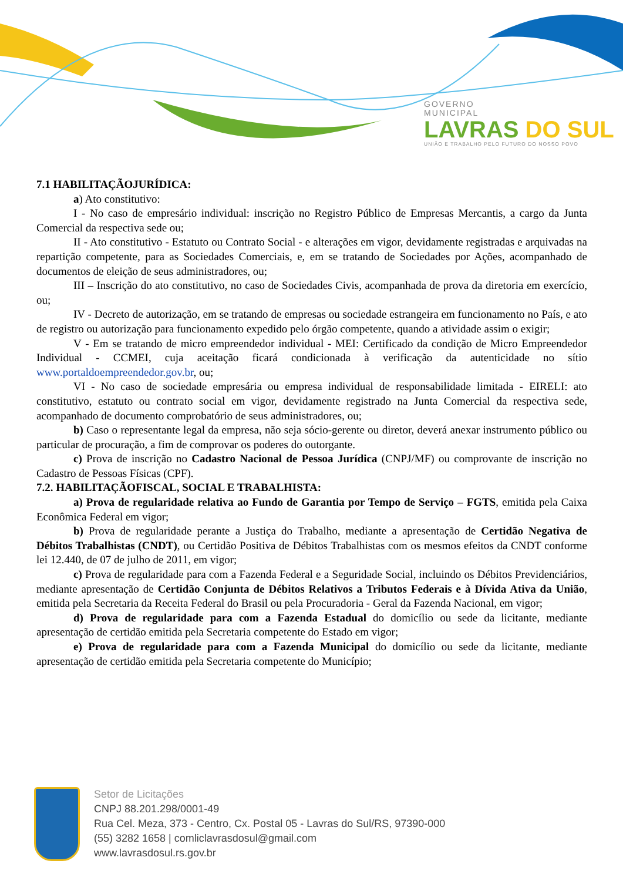GOVERNO
MUNICIPAL
LAVRAS DO SUL
UNIÃO E TRABALHO PELO FUTURO DO NOSSO POVO
7.1 HABILITAÇÃOJURÍDICA:
a) Ato constitutivo:
I - No caso de empresário individual: inscrição no Registro Público de Empresas Mercantis, a cargo da Junta Comercial da respectiva sede ou;
II - Ato constitutivo - Estatuto ou Contrato Social - e alterações em vigor, devidamente registradas e arquivadas na repartição competente, para as Sociedades Comerciais, e, em se tratando de Sociedades por Ações, acompanhado de documentos de eleição de seus administradores, ou;
III – Inscrição do ato constitutivo, no caso de Sociedades Civis, acompanhada de prova da diretoria em exercício, ou;
IV - Decreto de autorização, em se tratando de empresas ou sociedade estrangeira em funcionamento no País, e ato de registro ou autorização para funcionamento expedido pelo órgão competente, quando a atividade assim o exigir;
V - Em se tratando de micro empreendedor individual - MEI: Certificado da condição de Micro Empreendedor Individual - CCMEI, cuja aceitação ficará condicionada à verificação da autenticidade no sítio www.portaldoempreendedor.gov.br, ou;
VI - No caso de sociedade empresária ou empresa individual de responsabilidade limitada - EIRELI: ato constitutivo, estatuto ou contrato social em vigor, devidamente registrado na Junta Comercial da respectiva sede, acompanhado de documento comprobatório de seus administradores, ou;
b) Caso o representante legal da empresa, não seja sócio-gerente ou diretor, deverá anexar instrumento público ou particular de procuração, a fim de comprovar os poderes do outorgante.
c) Prova de inscrição no Cadastro Nacional de Pessoa Jurídica (CNPJ/MF) ou comprovante de inscrição no Cadastro de Pessoas Físicas (CPF).
7.2. HABILITAÇÃOFISCAL, SOCIAL E TRABALHISTA:
a) Prova de regularidade relativa ao Fundo de Garantia por Tempo de Serviço – FGTS, emitida pela Caixa Econômica Federal em vigor;
b) Prova de regularidade perante a Justiça do Trabalho, mediante a apresentação de Certidão Negativa de Débitos Trabalhistas (CNDT), ou Certidão Positiva de Débitos Trabalhistas com os mesmos efeitos da CNDT conforme lei 12.440, de 07 de julho de 2011, em vigor;
c) Prova de regularidade para com a Fazenda Federal e a Seguridade Social, incluindo os Débitos Previdenciários, mediante apresentação de Certidão Conjunta de Débitos Relativos a Tributos Federais e à Dívida Ativa da União, emitida pela Secretaria da Receita Federal do Brasil ou pela Procuradoria - Geral da Fazenda Nacional, em vigor;
d) Prova de regularidade para com a Fazenda Estadual do domicílio ou sede da licitante, mediante apresentação de certidão emitida pela Secretaria competente do Estado em vigor;
e) Prova de regularidade para com a Fazenda Municipal do domicílio ou sede da licitante, mediante apresentação de certidão emitida pela Secretaria competente do Município;
Setor de Licitações
CNPJ 88.201.298/0001-49
Rua Cel. Meza, 373 - Centro, Cx. Postal 05 - Lavras do Sul/RS, 97390-000
(55) 3282 1658 | comliclavrasdosul@gmail.com
www.lavrasdosul.rs.gov.br